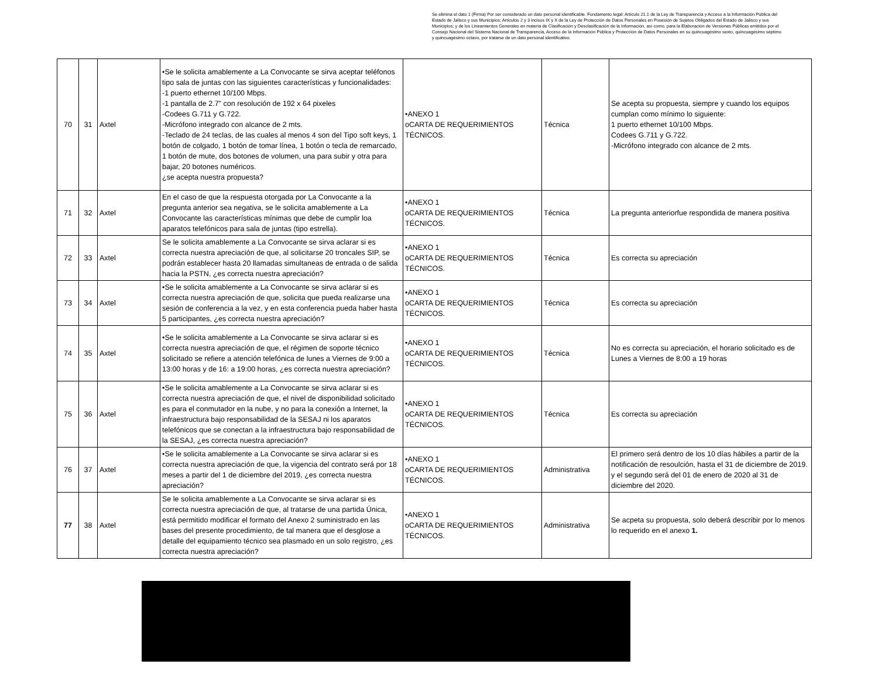Se elimina el dato 1 (Firma) Por ser considerado un dato personal identificable. Fundamento legal: Artículo 21.1 de la Ley de Transparencia y Acceso a la Información Pública del Estado de Jalisco y sus Municipios; Artículos 2 y 3 incisos IX y X de la Ley de Protección de Datos Personales en Posesión de Sujetos Obligados del Estado de Jalisco y sus Municipios; y de los Lineamientos Generales en materia de Clasificación y Desclasificación de la Información, así como, para la Elaboración de Versiones Públicas emitidos por el Consejo Nacional del Sistema Nacional de Transparencia, Acceso de la Información Pública y Protección de Datos Personales en su quincuagésimo sexto, quincuagésimo séptimo y quincuagésimo octavo, por tratarse de un dato personal identificativo.
| 70 | 31 | Axtel | •Se le solicita amablemente a La Convocante se sirva aceptar teléfonos tipo sala de juntas con las siguientes características y funcionalidades: -1 puerto ethernet 10/100 Mbps. -1 pantalla de 2.7" con resolución de 192 x 64 pixeles -Codees G.711 y G.722. -Micrófono integrado con alcance de 2 mts. -Teclado de 24 teclas, de las cuales al menos 4 son del Tipo soft keys, 1 botón de colgado, 1 botón de tomar línea, 1 botón o tecla de remarcado, 1 botón de mute, dos botones de volumen, una para subir y otra para bajar, 20 botones numéricos. ¿se acepta nuestra propuesta? | •ANEXO 1 oCARTA DE REQUERIMIENTOS TÉCNICOS. | Técnica | Se acepta su propuesta, siempre y cuando los equipos cumplan como mínimo lo siguiente: 1 puerto ethernet 10/100 Mbps. Codees G.711 y G.722. -Micrófono integrado con alcance de 2 mts. |
| 71 | 32 | Axtel | En el caso de que la respuesta otorgada por La Convocante a la pregunta anterior sea negativa, se le solicita amablemente a La Convocante las características mínimas que debe de cumplir loa aparatos telefónicos para sala de juntas (tipo estrella). | •ANEXO 1 oCARTA DE REQUERIMIENTOS TÉCNICOS. | Técnica | La pregunta anteriorfue respondida de manera positiva |
| 72 | 33 | Axtel | Se le solicita amablemente a La Convocante se sirva aclarar si es correcta nuestra apreciación de que, al solicitarse 20 troncales SIP, se podrán establecer hasta 20 llamadas simultaneas de entrada o de salida hacia la PSTN, ¿es correcta nuestra apreciación? | •ANEXO 1 oCARTA DE REQUERIMIENTOS TÉCNICOS. | Técnica | Es correcta su apreciación |
| 73 | 34 | Axtel | •Se le solicita amablemente a La Convocante se sirva aclarar si es correcta nuestra apreciación de que, solicita que pueda realizarse una sesión de conferencia a la vez, y en esta conferencia pueda haber hasta 5 participantes, ¿es correcta nuestra apreciación? | •ANEXO 1 oCARTA DE REQUERIMIENTOS TÉCNICOS. | Técnica | Es correcta su apreciación |
| 74 | 35 | Axtel | •Se le solicita amablemente a La Convocante se sirva aclarar si es correcta nuestra apreciación de que, el régimen de soporte técnico solicitado se refiere a atención telefónica de lunes a Viernes de 9:00 a 13:00 horas y de 16: a 19:00 horas, ¿es correcta nuestra apreciación? | •ANEXO 1 oCARTA DE REQUERIMIENTOS TÉCNICOS. | Técnica | No es correcta su apreciación, el horario solicitado es de Lunes a Viernes de 8:00 a 19 horas |
| 75 | 36 | Axtel | •Se le solicita amablemente a La Convocante se sirva aclarar si es correcta nuestra apreciación de que, el nivel de disponibilidad solicitado es para el conmutador en la nube, y no para la conexión a Internet, la infraestructura bajo responsabilidad de la SESAJ ni los aparatos telefónicos que se conectan a la infraestructura bajo responsabilidad de la SESAJ, ¿es correcta nuestra apreciación? | •ANEXO 1 oCARTA DE REQUERIMIENTOS TÉCNICOS. | Técnica | Es correcta su apreciación |
| 76 | 37 | Axtel | •Se le solicita amablemente a La Convocante se sirva aclarar si es correcta nuestra apreciación de que, la vigencia del contrato será por 18 meses a partir del 1 de diciembre del 2019, ¿es correcta nuestra apreciación? | •ANEXO 1 oCARTA DE REQUERIMIENTOS TÉCNICOS. | Administrativa | El primero será dentro de los 10 días hábiles a partir de la notificación de resoulción, hasta el 31 de diciembre de 2019. y el segundo será del 01 de enero de 2020 al 31 de diciembre del 2020. |
| 77 | 38 | Axtel | Se le solicita amablemente a La Convocante se sirva aclarar si es correcta nuestra apreciación de que, al tratarse de una partida Única, está permitido modificar el formato del Anexo 2 suministrado en las bases del presente procedimiento, de tal manera que el desglose a detalle del equipamiento técnico sea plasmado en un solo registro, ¿es correcta nuestra apreciación? | •ANEXO 1 oCARTA DE REQUERIMIENTOS TÉCNICOS. | Administrativa | Se acpeta su propuesta, solo deberá describir por lo menos lo requerido en el anexo 1. |